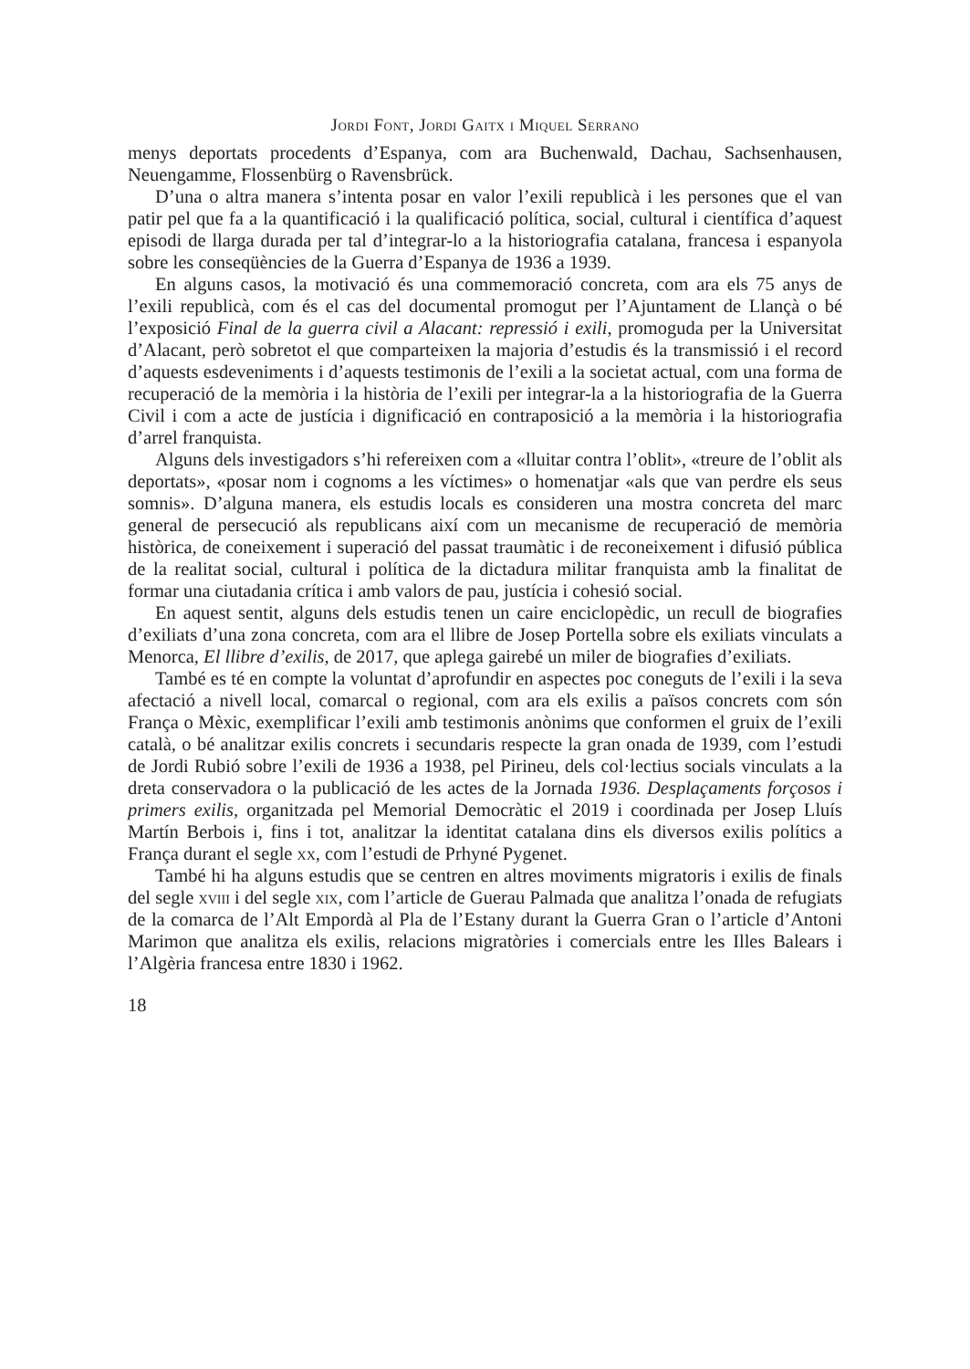Jordi Font, Jordi Gaitx i Miquel Serrano
menys deportats procedents d’Espanya, com ara Buchenwald, Dachau, Sachsenhausen, Neuengamme, Flossenbürg o Ravensbrück.
D’una o altra manera s’intenta posar en valor l’exili republicà i les persones que el van patir pel que fa a la quantificació i la qualificació política, social, cultural i científica d’aquest episodi de llarga durada per tal d’integrar-lo a la historiografia catalana, francesa i espanyola sobre les conseqüències de la Guerra d’Espanya de 1936 a 1939.
En alguns casos, la motivació és una commemoració concreta, com ara els 75 anys de l’exili republicà, com és el cas del documental promogut per l’Ajuntament de Llançà o bé l’exposició Final de la guerra civil a Alacant: repressió i exili, promoguda per la Universitat d’Alacant, però sobretot el que comparteixen la majoria d’estudis és la transmissió i el record d’aquests esdeveniments i d’aquests testimonis de l’exili a la societat actual, com una forma de recuperació de la memòria i la història de l’exili per integrar-la a la historiografia de la Guerra Civil i com a acte de justícia i dignificació en contraposició a la memòria i la historiografia d’arrel franquista.
Alguns dels investigadors s’hi refereixen com a «lluitar contra l’oblit», «treure de l’oblit als deportats», «posar nom i cognoms a les víctimes» o homenatjar «als que van perdre els seus somnis». D’alguna manera, els estudis locals es consideren una mostra concreta del marc general de persecució als republicans així com un mecanisme de recuperació de memòria històrica, de coneixement i superació del passat traumàtic i de reconeixement i difusió pública de la realitat social, cultural i política de la dictadura militar franquista amb la finalitat de formar una ciutadania crítica i amb valors de pau, justícia i cohesió social.
En aquest sentit, alguns dels estudis tenen un caire enciclopèdic, un recull de biografies d’exiliats d’una zona concreta, com ara el llibre de Josep Portella sobre els exiliats vinculats a Menorca, El llibre d’exilis, de 2017, que aplega gairebé un miler de biografies d’exiliats.
També es té en compte la voluntat d’aprofundir en aspectes poc coneguts de l’exili i la seva afectació a nivell local, comarcal o regional, com ara els exilis a països concrets com són França o Mèxic, exemplificar l’exili amb testimonis anònims que conformen el gruix de l’exili català, o bé analitzar exilis concrets i secundaris respecte la gran onada de 1939, com l’estudi de Jordi Rubió sobre l’exili de 1936 a 1938, pel Pirineu, dels col·lectius socials vinculats a la dreta conservadora o la publicació de les actes de la Jornada 1936. Desplaçaments forçosos i primers exilis, organitzada pel Memorial Democràtic el 2019 i coordinada per Josep Lluís Martín Berbois i, fins i tot, analitzar la identitat catalana dins els diversos exilis polítics a França durant el segle xx, com l’estudi de Prhyné Pygenet.
També hi ha alguns estudis que se centren en altres moviments migratoris i exilis de finals del segle xviii i del segle xix, com l’article de Guerau Palmada que analitza l’onada de refugiats de la comarca de l’Alt Empordà al Pla de l’Estany durant la Guerra Gran o l’article d’Antoni Marimon que analitza els exilis, relacions migratòries i comercials entre les Illes Balears i l’Algèria francesa entre 1830 i 1962.
18